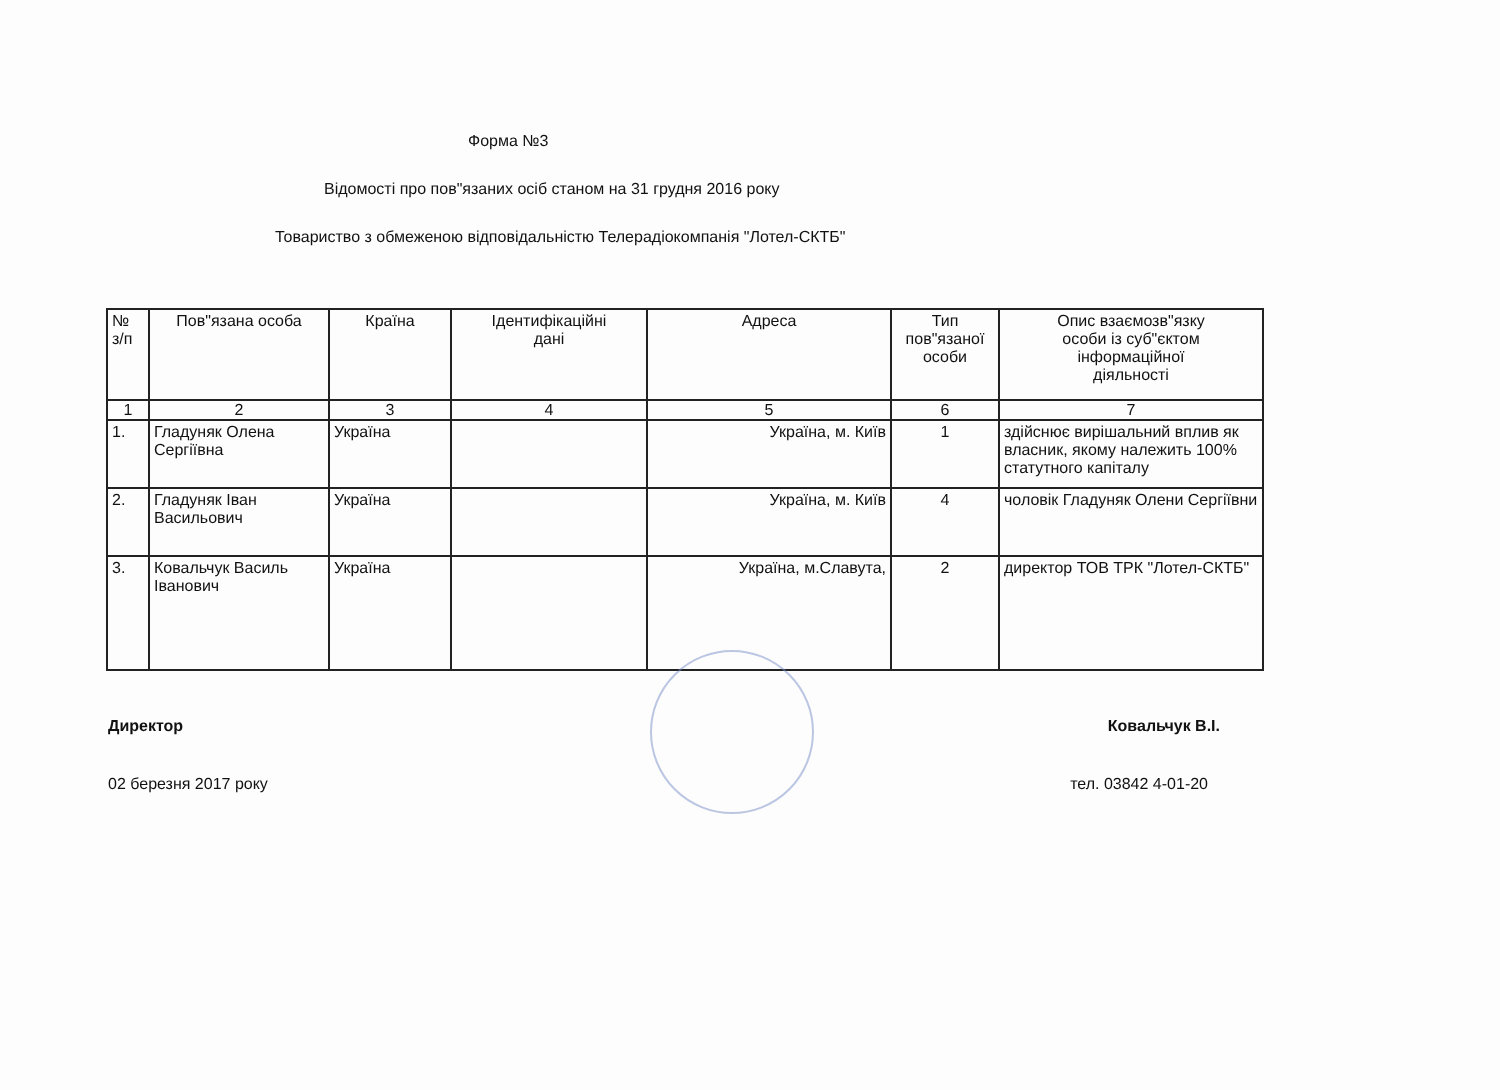Форма №3
Відомості про пов"язаних осіб станом на 31 грудня 2016 року
Товариство з обмеженою відповідальністю Телерадіокомпанія "Лотел-СКТБ"
| № з/п | Пов"язана особа | Країна | Ідентифікаційні дані | Адреса | Тип пов"язаної особи | Опис взаємозв"язку особи із суб"єктом інформаційної діяльності |
| --- | --- | --- | --- | --- | --- | --- |
| 1 | 2 | 3 | 4 | 5 | 6 | 7 |
| 1. | Гладуняк Олена Сергіївна | Україна | | Україна, м. Київ | 1 | здійснює вирішальний вплив як власник, якому належить 100% статутного капіталу |
| 2. | Гладуняк Іван Васильович | Україна | | Україна, м. Київ | 4 | чоловік Гладуняк Олени Сергіївни |
| 3. | Ковальчук Василь Іванович | Україна | | Україна, м.Славута, | 2 | директор ТОВ ТРК "Лотел-СКТБ" |
Директор Ковальчук В.І.
02 березня 2017 року тел. 03842 4-01-20